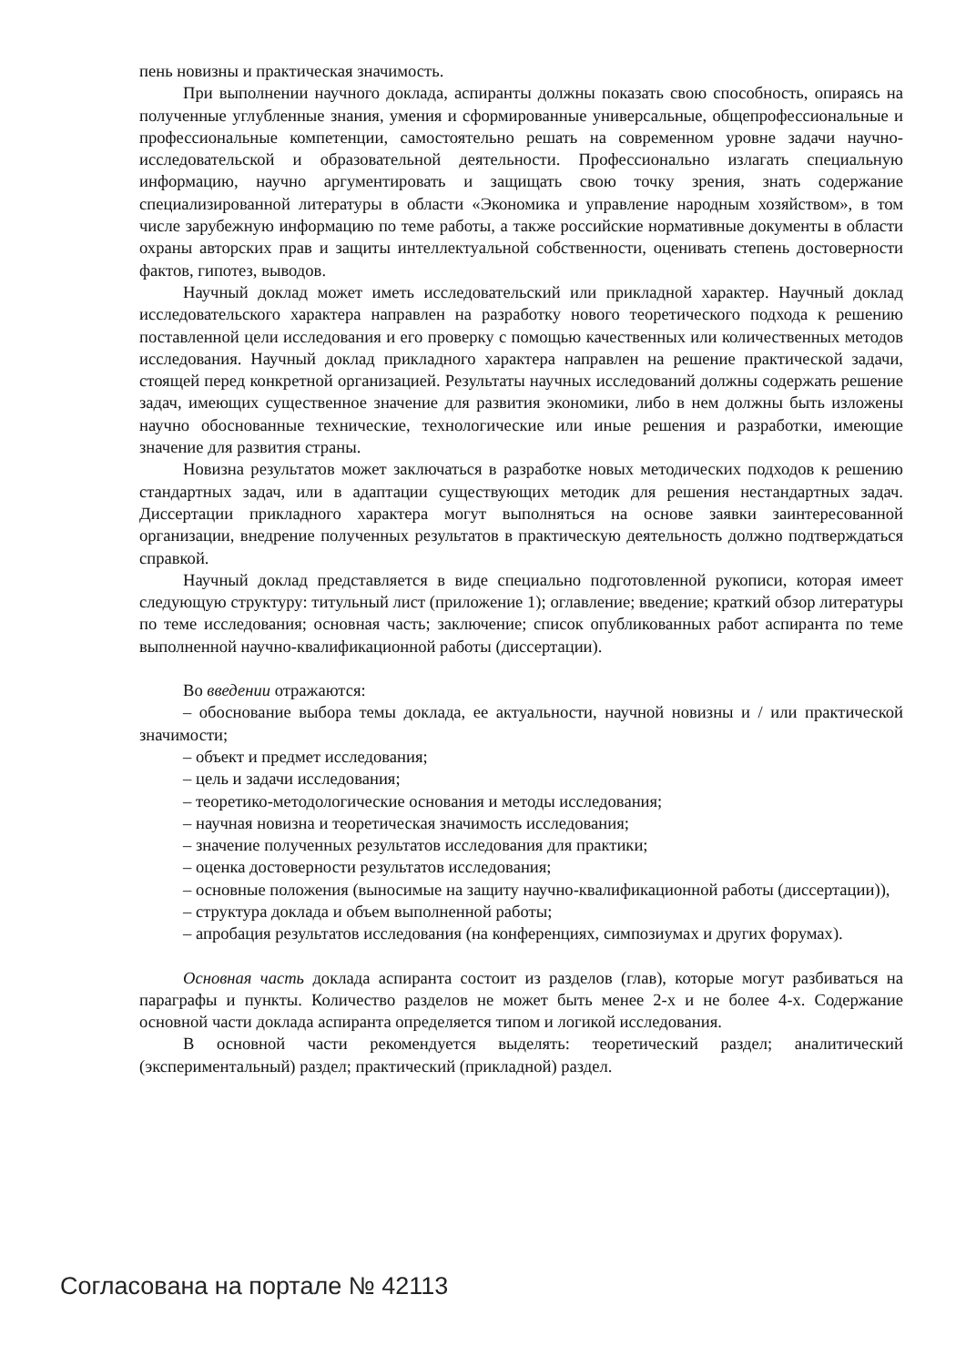пень новизны и практическая значимость.
При выполнении научного доклада, аспиранты должны показать свою способность, опираясь на полученные углубленные знания, умения и сформированные универсальные, общепрофессиональные и профессиональные компетенции, самостоятельно решать на современном уровне задачи научно-исследовательской и образовательной деятельности. Профессионально излагать специальную информацию, научно аргументировать и защищать свою точку зрения, знать содержание специализированной литературы в области «Экономика и управление народным хозяйством», в том числе зарубежную информацию по теме работы, а также российские нормативные документы в области охраны авторских прав и защиты интеллектуальной собственности, оценивать степень достоверности фактов, гипотез, выводов.
Научный доклад может иметь исследовательский или прикладной характер. Научный доклад исследовательского характера направлен на разработку нового теоретического подхода к решению поставленной цели исследования и его проверку с помощью качественных или количественных методов исследования. Научный доклад прикладного характера направлен на решение практической задачи, стоящей перед конкретной организацией. Результаты научных исследований должны содержать решение задач, имеющих существенное значение для развития экономики, либо в нем должны быть изложены научно обоснованные технические, технологические или иные решения и разработки, имеющие значение для развития страны.
Новизна результатов может заключаться в разработке новых методических подходов к решению стандартных задач, или в адаптации существующих методик для решения нестандартных задач. Диссертации прикладного характера могут выполняться на основе заявки заинтересованной организации, внедрение полученных результатов в практическую деятельность должно подтверждаться справкой.
Научный доклад представляется в виде специально подготовленной рукописи, которая имеет следующую структуру: титульный лист (приложение 1); оглавление; введение; краткий обзор литературы по теме исследования; основная часть; заключение; список опубликованных работ аспиранта по теме выполненной научно-квалификационной работы (диссертации).
Во введении отражаются:
– обоснование выбора темы доклада, ее актуальности, научной новизны и / или практической значимости;
– объект и предмет исследования;
– цель и задачи исследования;
– теоретико-методологические основания и методы исследования;
– научная новизна и теоретическая значимость исследования;
– значение полученных результатов исследования для практики;
– оценка достоверности результатов исследования;
– основные положения (выносимые на защиту научно-квалификационной работы (диссертации)),
– структура доклада и объем выполненной работы;
– апробация результатов исследования (на конференциях, симпозиумах и других форумах).
Основная часть доклада аспиранта состоит из разделов (глав), которые могут разбиваться на параграфы и пункты. Количество разделов не может быть менее 2-х и не более 4-х. Содержание основной части доклада аспиранта определяется типом и логикой исследования.
В основной части рекомендуется выделять: теоретический раздел; аналитический (экспериментальный) раздел; практический (прикладной) раздел.
Согласована на портале № 42113